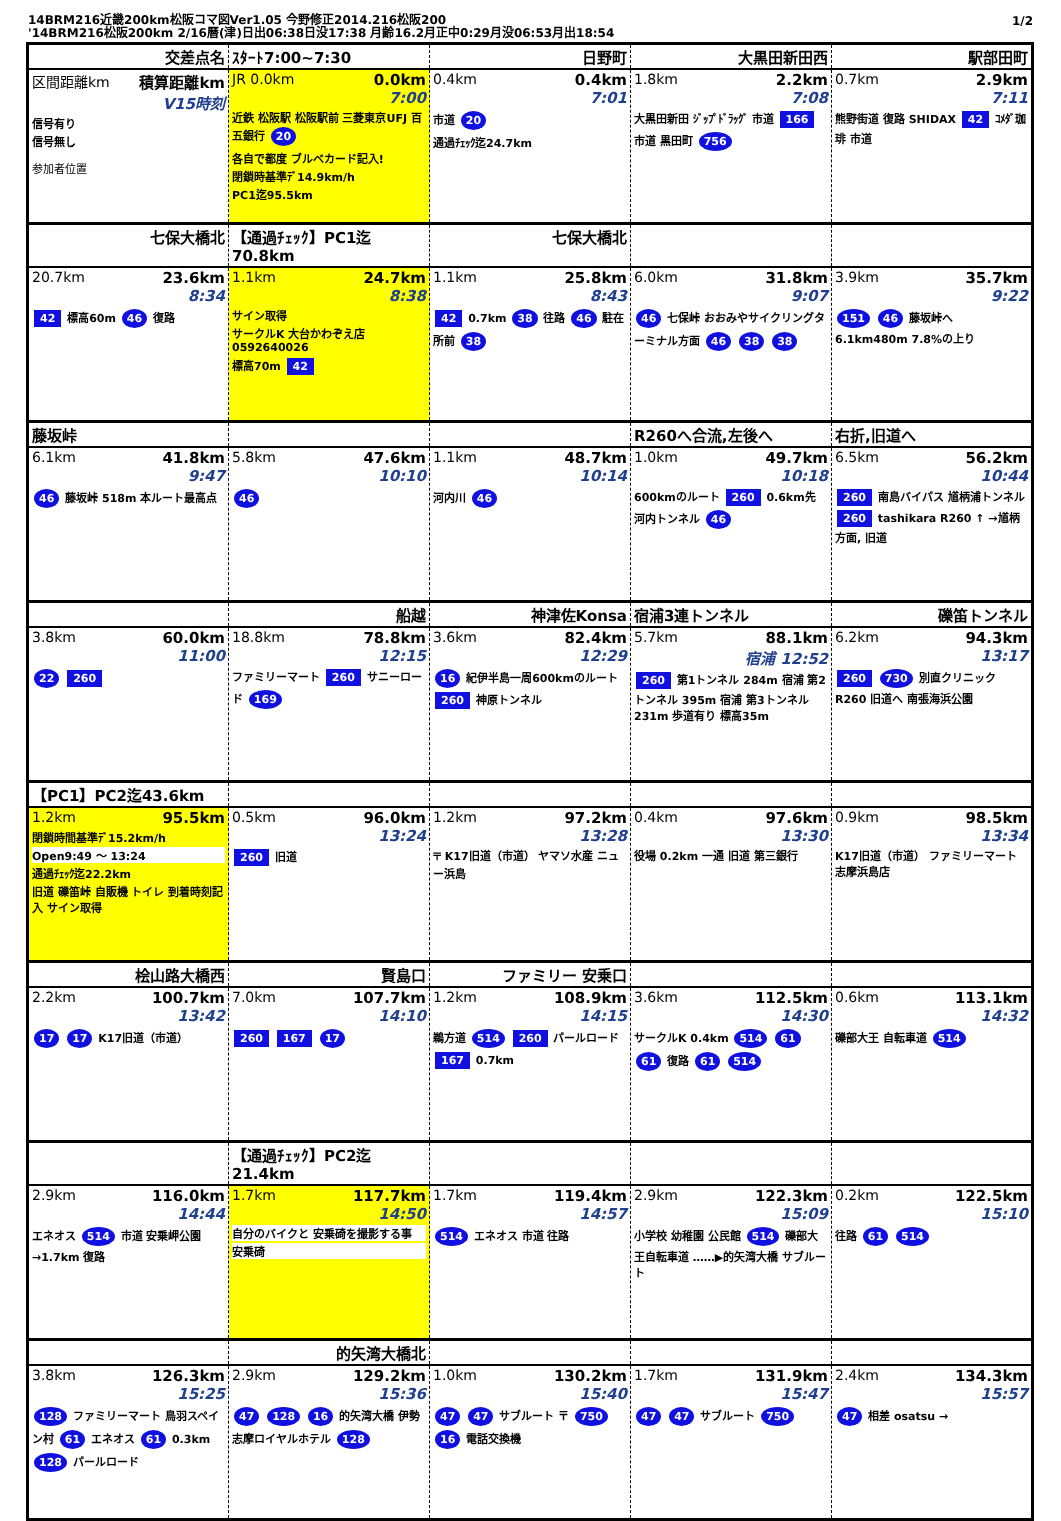14BRM216近畿200km松阪コマ図Ver1.05 今野修正2014.216松阪200
'14BRM216松阪200km 2/16曆(津)日出06:38日没17:38 月齢16.2月正中0:29月没06:53月出18:54
1/2
| 交差点名 | ｽﾀｰﾄ7:00~7:30 | 日野町 | 大黒田新田西 | 駅部田町 |
| --- | --- | --- | --- | --- |
| 区間距離km 積算距離km V15時刻 信号有り 信号無し 参加者位置 | JR 0.0km 0.0km 7:00 近鉄 松阪駅 松阪駅前 三菱東京UFJ 百五銀行 20 各自で都度 ブルベカード記入! 閉鎖時基準ﾃﾞ14.9km/h PC1迄95.5km | 0.4km 0.4km 7:01 市道 20 通過ﾁｪｯｸ迄24.7km | 1.8km 2.2km 7:08 大黒田新田 ｼﾞｯﾌﾟﾄﾞﾗｯｸﾞ 市道 166 市道 黒田町 756 | 0.7km 2.9km 7:11 熊野街道 復路 SHIDAX 42 ｺﾒﾀﾞ珈琲 市道 |
| 七保大橋北 | 【通過ﾁｪｯｸ】PC1迄70.8km | 七保大橋北 | | |
| 20.7km 23.6km 8:34 42 標高60m 46 復路 | 1.1km 24.7km 8:38 サイン取得 サークルK 大台かわぞえ店 0592640026 標高70m 42 | 1.1km 25.8km 8:43 42 0.7km 38 往路 46 駐在所前 38 | 6.0km 31.8km 9:07 46 七保峠 おおみやサイクリングターミナル方面 46 38 38 | 3.9km 35.7km 9:22 151 46 藤坂峠へ 6.1km480m 7.8%の上り |
| 藤坂峠 | | | R260へ合流,左後へ | 右折,旧道へ |
| 6.1km 41.8km 9:47 46 藤坂峠 518m 本ルート最高点 | 5.8km 47.6km 10:10 46 | 1.1km 48.7km 10:14 河内川 46 | 1.0km 49.7km 10:18 600kmのルート 260 0.6km先 河内トンネル 46 | 6.5km 56.2km 10:44 260 南島バイパス 馗柄浦トンネル 260 tashikara R260 ↑ →馗柄方面, 旧道 |
| | 船越 | 神津佐Konsa | 宿浦3連トンネル | 礫笛トンネル |
| 3.8km 60.0km 11:00 22 260 | 18.8km 78.8km 12:15 ファミリーマート 260 サニーロード 169 | 3.6km 82.4km 12:29 16 紀伊半島一周600kmのルート 260 神原トンネル | 5.7km 88.1km 宿浦 12:52 260 第1トンネル 284m 宿浦 第2トンネル 395m 宿浦 第3トンネル 231m 歩道有り 標高35m | 6.2km 94.3km 13:17 260 730 別直クリニック R260 旧道へ 南張海浜公園 |
| 【PC1】PC2迄43.6km | | | | |
| 1.2km 95.5km 閉鎖時間基準ﾃﾞ15.2km/h Open9:49 ～ 13:24 通過ﾁｪｯｸ迄22.2km 旧道 礫笛峠 自販機 トイレ 到着時刻記入 サイン取得 | 0.5km 96.0km 13:24 260 旧道 | 1.2km 97.2km 13:28 〒 K17旧道（市道） ヤマソ水産 ニュー浜島 | 0.4km 97.6km 13:30 役場 0.2km 一通 旧道 第三銀行 | 0.9km 98.5km 13:34 K17旧道（市道） ファミリーマート 志摩浜島店 |
| 桧山路大橋西 | 賢島口 | ファミリー 安乗口 | | |
| 2.2km 100.7km 13:42 17 17 K17旧道（市道） | 7.0km 107.7km 14:10 260 167 17 | 1.2km 108.9km 14:15 鵜方道 514 260 パールロード 167 0.7km | 3.6km 112.5km 14:30 サークルK 0.4km 514 61 61 復路 61 514 | 0.6km 113.1km 14:32 礫部大王 自転車道 514 |
| | 【通過ﾁｪｯｸ】PC2迄21.4km | | | |
| 2.9km 116.0km 14:44 エネオス 514 市道 安乗岬公園 →1.7km 復路 | 1.7km 117.7km 14:50 自分のバイクと 安乗碕を撮影する事 安乗碕 | 1.7km 119.4km 14:57 514 エネオス 市道 往路 | 2.9km 122.3km 15:09 小学校 幼稚園 公民館 514 礫部大王自転車道 ……▶的矢湾大橋 サブルート | 0.2km 122.5km 15:10 往路 61 514 |
| | 的矢湾大橋北 | | | |
| 3.8km 126.3km 15:25 128 ファミリーマート 鳥羽スペイン村 61 エネオス 61 0.3km 128 パールロード | 2.9km 129.2km 15:36 47 128 16 的矢湾大橋 伊勢志摩ロイヤルホテル 128 | 1.0km 130.2km 15:40 47 47 サブルート 〒 750 16 電話交換機 | 1.7km 131.9km 15:47 47 47 サブルート 750 | 2.4km 134.3km 15:57 47 相差 osatsu → |